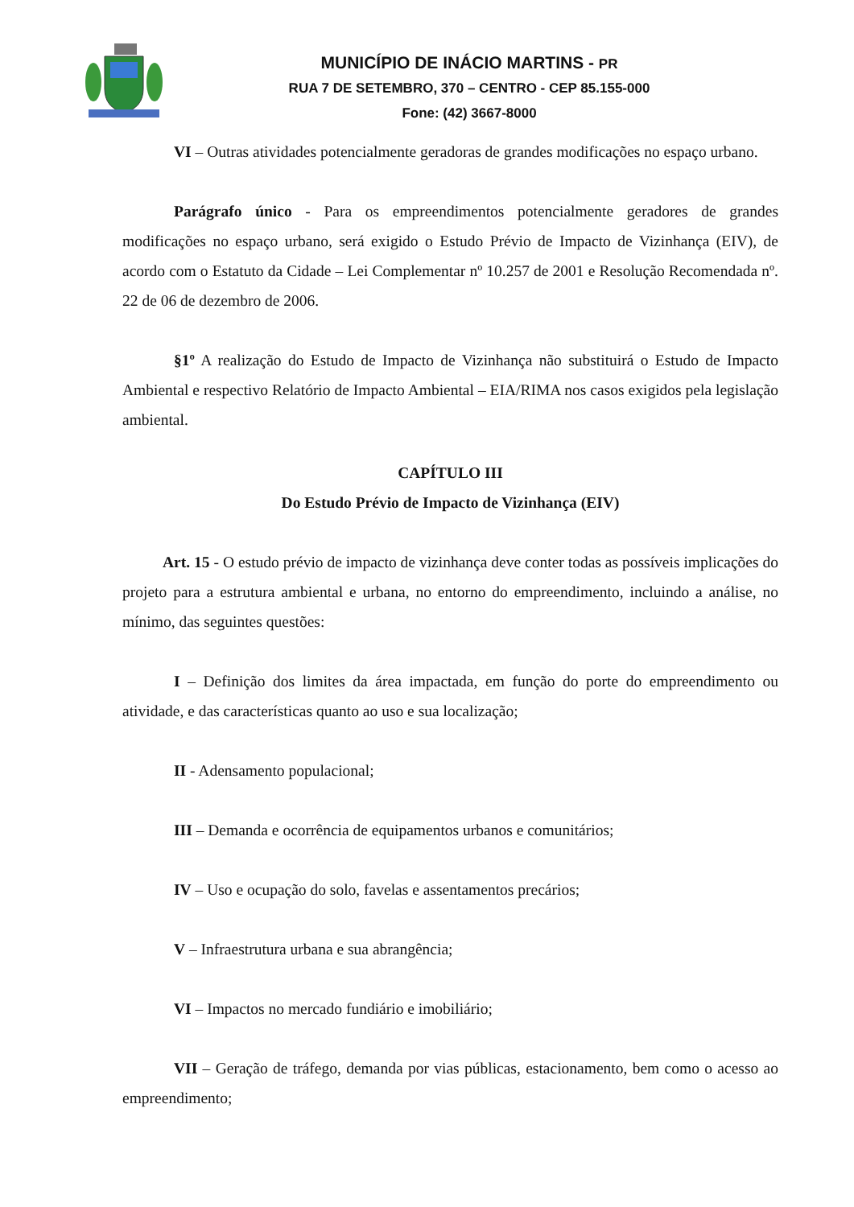MUNICÍPIO DE INÁCIO MARTINS - PR
RUA 7 DE SETEMBRO, 370 – CENTRO - CEP 85.155-000
Fone: (42) 3667-8000
VI – Outras atividades potencialmente geradoras de grandes modificações no espaço urbano.
Parágrafo único - Para os empreendimentos potencialmente geradores de grandes modificações no espaço urbano, será exigido o Estudo Prévio de Impacto de Vizinhança (EIV), de acordo com o Estatuto da Cidade – Lei Complementar nº 10.257 de 2001 e Resolução Recomendada nº. 22 de 06 de dezembro de 2006.
§1º A realização do Estudo de Impacto de Vizinhança não substituirá o Estudo de Impacto Ambiental e respectivo Relatório de Impacto Ambiental – EIA/RIMA nos casos exigidos pela legislação ambiental.
CAPÍTULO III
Do Estudo Prévio de Impacto de Vizinhança (EIV)
Art. 15 - O estudo prévio de impacto de vizinhança deve conter todas as possíveis implicações do projeto para a estrutura ambiental e urbana, no entorno do empreendimento, incluindo a análise, no mínimo, das seguintes questões:
I – Definição dos limites da área impactada, em função do porte do empreendimento ou atividade, e das características quanto ao uso e sua localização;
II - Adensamento populacional;
III – Demanda e ocorrência de equipamentos urbanos e comunitários;
IV – Uso e ocupação do solo, favelas e assentamentos precários;
V – Infraestrutura urbana e sua abrangência;
VI – Impactos no mercado fundiário e imobiliário;
VII – Geração de tráfego, demanda por vias públicas, estacionamento, bem como o acesso ao empreendimento;